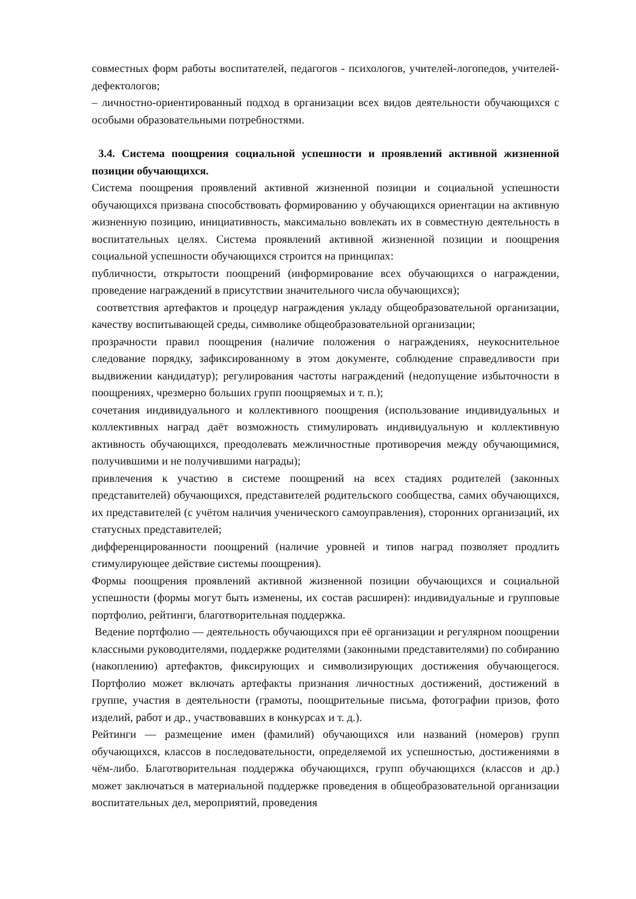совместных форм работы воспитателей, педагогов - психологов, учителей-логопедов, учителей-дефектологов;
– личностно-ориентированный подход в организации всех видов деятельности обучающихся с особыми образовательными потребностями.
3.4. Система поощрения социальной успешности и проявлений активной жизненной позиции обучающихся.
Система поощрения проявлений активной жизненной позиции и социальной успешности обучающихся призвана способствовать формированию у обучающихся ориентации на активную жизненную позицию, инициативность, максимально вовлекать их в совместную деятельность в воспитательных целях. Система проявлений активной жизненной позиции и поощрения социальной успешности обучающихся строится на принципах:
публичности, открытости поощрений (информирование всех обучающихся о награждении, проведение награждений в присутствии значительного числа обучающихся);
соответствия артефактов и процедур награждения укладу общеобразовательной организации, качеству воспитывающей среды, символике общеобразовательной организации;
прозрачности правил поощрения (наличие положения о награждениях, неукоснительное следование порядку, зафиксированному в этом документе, соблюдение справедливости при выдвижении кандидатур); регулирования частоты награждений (недопущение избыточности в поощрениях, чрезмерно больших групп поощряемых и т. п.);
сочетания индивидуального и коллективного поощрения (использование индивидуальных и коллективных наград даёт возможность стимулировать индивидуальную и коллективную активность обучающихся, преодолевать межличностные противоречия между обучающимися, получившими и не получившими награды);
привлечения к участию в системе поощрений на всех стадиях родителей (законных представителей) обучающихся, представителей родительского сообщества, самих обучающихся, их представителей (с учётом наличия ученического самоуправления), сторонних организаций, их статусных представителей;
дифференцированности поощрений (наличие уровней и типов наград позволяет продлить стимулирующее действие системы поощрения).
Формы поощрения проявлений активной жизненной позиции обучающихся и социальной успешности (формы могут быть изменены, их состав расширен): индивидуальные и групповые портфолио, рейтинги, благотворительная поддержка.
Ведение портфолио — деятельность обучающихся при её организации и регулярном поощрении классными руководителями, поддержке родителями (законными представителями) по собиранию (накоплению) артефактов, фиксирующих и символизирующих достижения обучающегося. Портфолио может включать артефакты признания личностных достижений, достижений в группе, участия в деятельности (грамоты, поощрительные письма, фотографии призов, фото изделий, работ и др., участвовавших в конкурсах и т. д.).
Рейтинги — размещение имен (фамилий) обучающихся или названий (номеров) групп обучающихся, классов в последовательности, определяемой их успешностью, достижениями в чём-либо. Благотворительная поддержка обучающихся, групп обучающихся (классов и др.) может заключаться в материальной поддержке проведения в общеобразовательной организации воспитательных дел, мероприятий, проведения